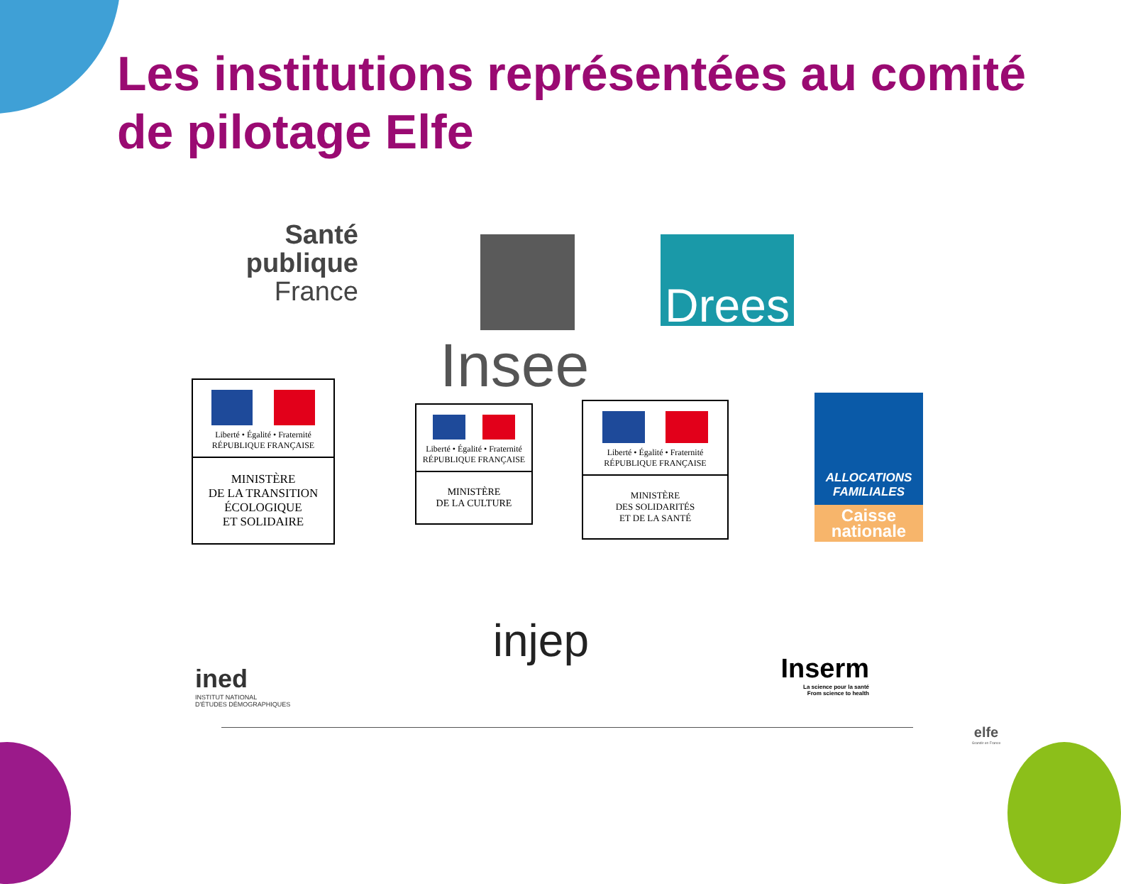Les institutions représentées au comité de pilotage Elfe
Santé
publique
France
Insee
Drees
Liberté • Égalité • Fraternité
RÉPUBLIQUE FRANÇAISE
MINISTÈRE
DE LA TRANSITION
ÉCOLOGIQUE
ET SOLIDAIRE
Liberté • Égalité • Fraternité
RÉPUBLIQUE FRANÇAISE
MINISTÈRE
DE LA CULTURE
Liberté • Égalité • Fraternité
RÉPUBLIQUE FRANÇAISE
MINISTÈRE
DES SOLIDARITÉS
ET DE LA SANTÉ
ALLOCATIONS
FAMILIALES
Caisse
nationale
ined
INSTITUT NATIONAL
D'ÉTUDES DÉMOGRAPHIQUES
injep
Inserm
La science pour la santé
From science to health
elfe
Grandir en France